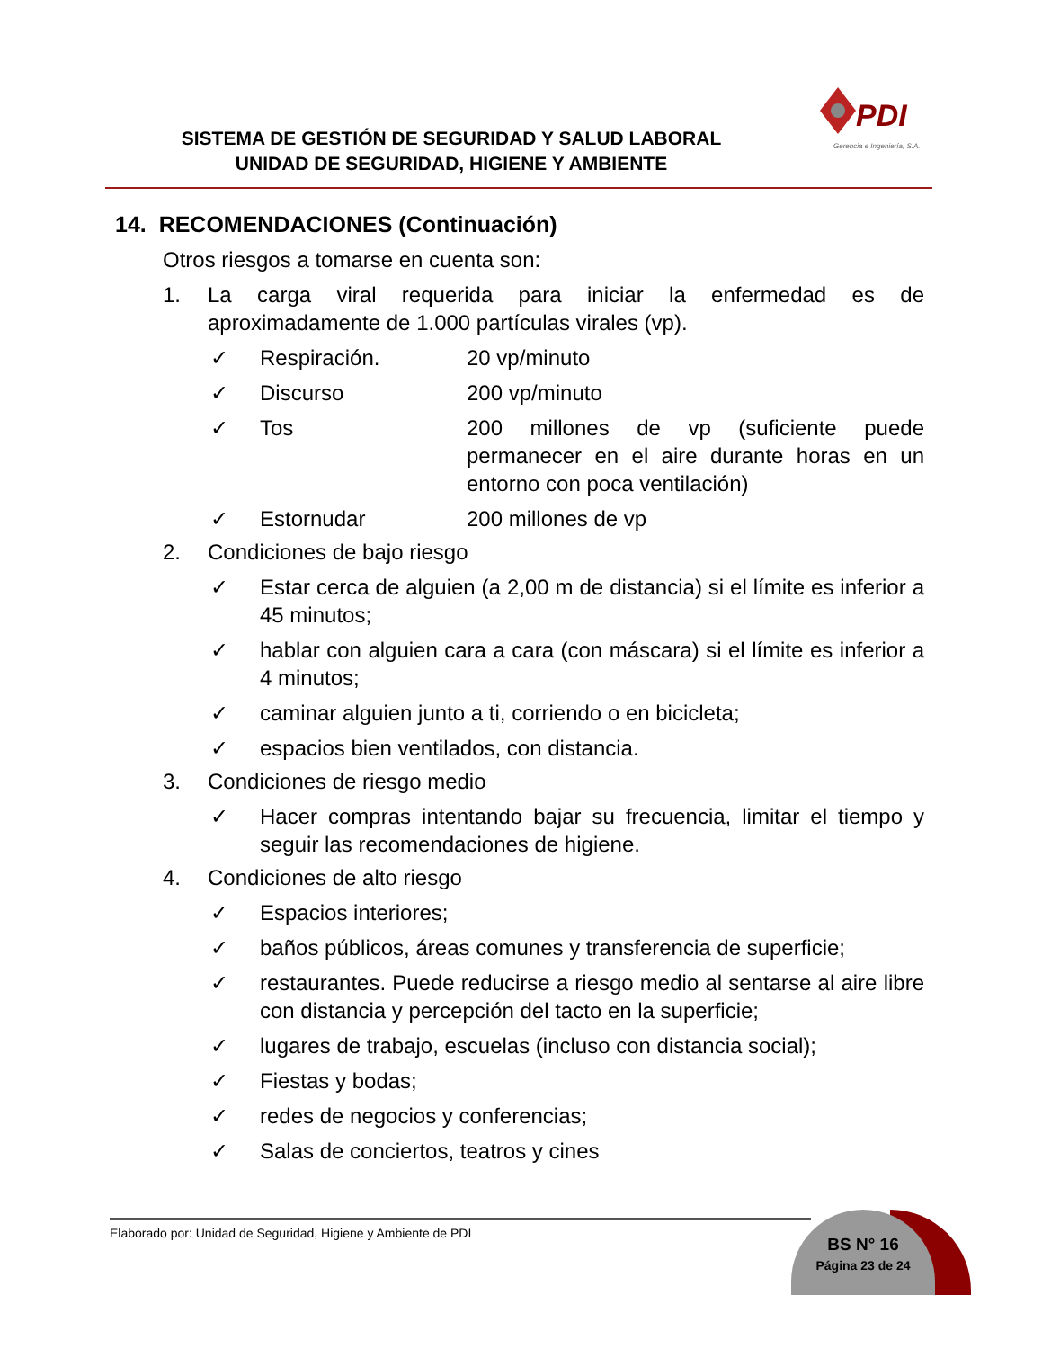SISTEMA DE GESTIÓN DE SEGURIDAD Y SALUD LABORAL
UNIDAD DE SEGURIDAD, HIGIENE Y AMBIENTE
PDI
Gerencia e Ingeniería, S.A.
14. RECOMENDACIONES (Continuación)
Otros riesgos a tomarse en cuenta son:
1. La carga viral requerida para iniciar la enfermedad es de aproximadamente de 1.000 partículas virales (vp).
✓ Respiración. 20 vp/minuto
✓ Discurso 200 vp/minuto
✓ Tos 200 millones de vp (suficiente puede permanecer en el aire durante horas en un entorno con poca ventilación)
✓ Estornudar 200 millones de vp
2. Condiciones de bajo riesgo
✓ Estar cerca de alguien (a 2,00 m de distancia) si el límite es inferior a 45 minutos;
✓ hablar con alguien cara a cara (con máscara) si el límite es inferior a 4 minutos;
✓ caminar alguien junto a ti, corriendo o en bicicleta;
✓ espacios bien ventilados, con distancia.
3. Condiciones de riesgo medio
✓ Hacer compras intentando bajar su frecuencia, limitar el tiempo y seguir las recomendaciones de higiene.
4. Condiciones de alto riesgo
✓ Espacios interiores;
✓ baños públicos, áreas comunes y transferencia de superficie;
✓ restaurantes. Puede reducirse a riesgo medio al sentarse al aire libre con distancia y percepción del tacto en la superficie;
✓ lugares de trabajo, escuelas (incluso con distancia social);
✓ Fiestas y bodas;
✓ redes de negocios y conferencias;
✓ Salas de conciertos, teatros y cines
BS N° 16
Página 23 de 24
Elaborado por: Unidad de Seguridad, Higiene y Ambiente de PDI